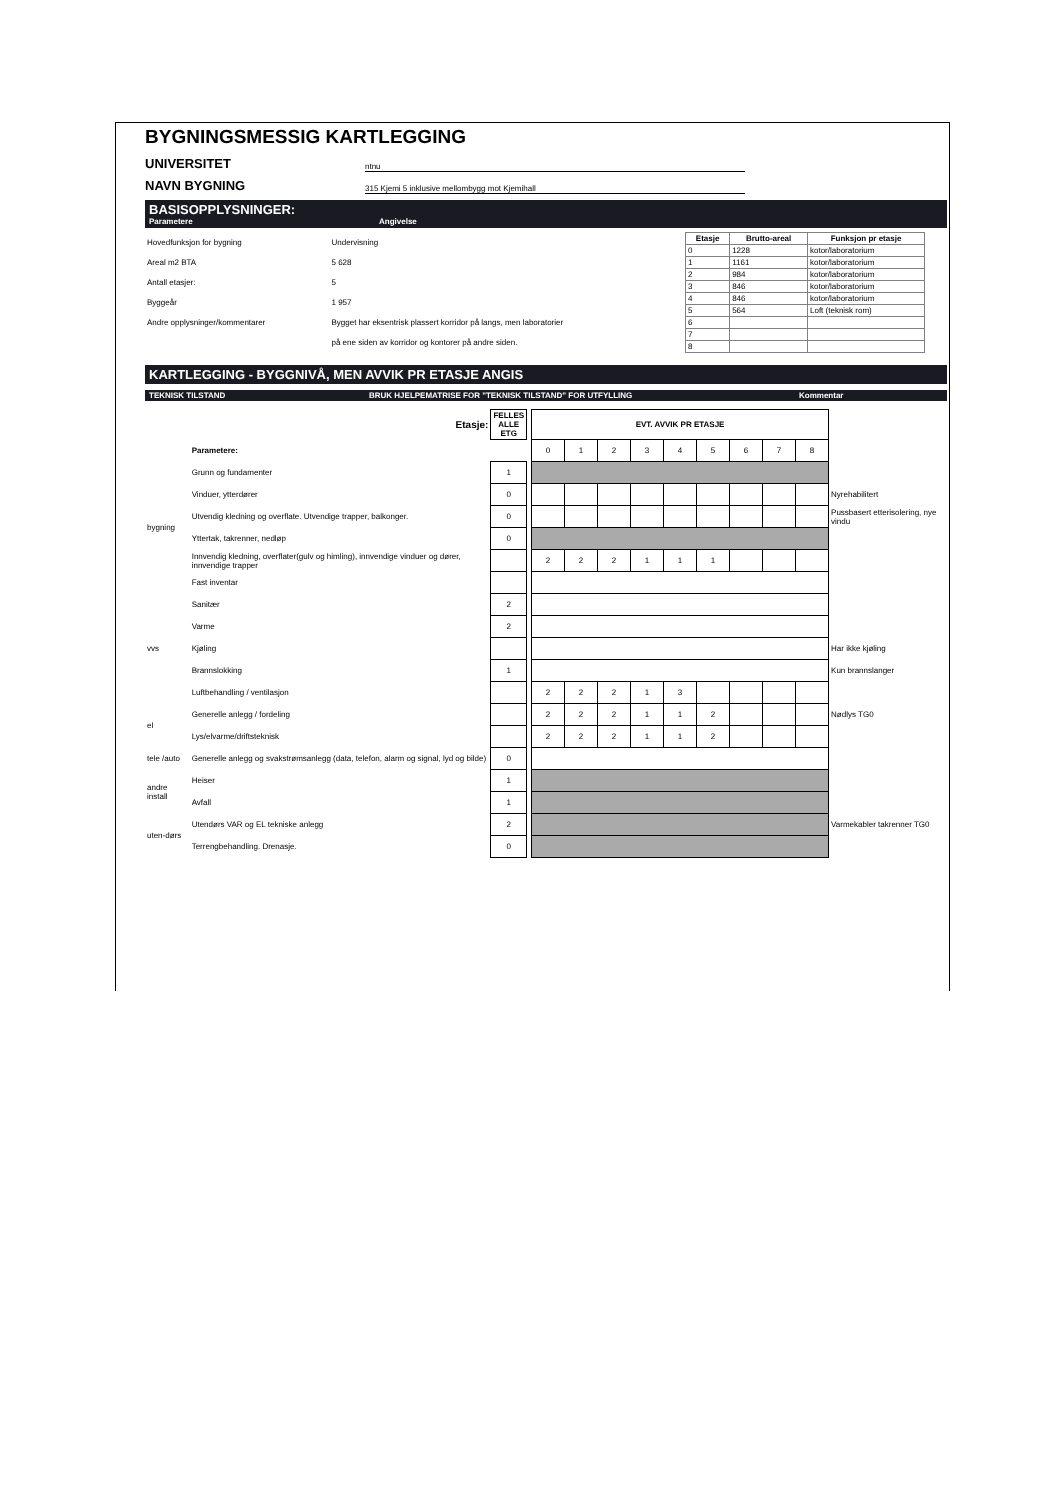BYGNINGSMESSIG KARTLEGGING
UNIVERSITET ntnu
NAVN BYGNING 315 Kjemi 5 inklusive mellombygg mot Kjemihall
BASISOPPLYSNINGER:
Parametere Angivelse
| Hovedfunksjon for bygning | Undervisning |
| Areal m2 BTA | 5 628 |
| Antall etasjer: | 5 |
| Byggeår | 1 957 |
| Andre opplysninger/kommentarer | Bygget har eksentrisk plassert korridor på langs, men laboratorier |
| | på ene siden av korridor og kontorer på andre siden. |
| Etasje | Brutto-areal | Funksjon pr etasje |
| --- | --- | --- |
| 0 | 1228 | kotor/laboratorium |
| 1 | 1161 | kotor/laboratorium |
| 2 | 984 | kotor/laboratorium |
| 3 | 846 | kotor/laboratorium |
| 4 | 846 | kotor/laboratorium |
| 5 | 564 | Loft (teknisk rom) |
| 6 | | |
| 7 | | |
| 8 | | |
KARTLEGGING - BYGGNIVÅ, MEN AVVIK PR ETASJE ANGIS
TEKNISK TILSTAND BRUK HJELPEMATRISE FOR "TEKNISK TILSTAND" FOR UTFYLLING Kommentar
| | Etasje: | FELLES ALLE ETG | | EVT. AVVIK PR ETASJE | | | | | | | | | |
| | Parametere: | | | 0 | 1 | 2 | 3 | 4 | 5 | 6 | 7 | 8 | |
| bygning | Grunn og fundamenter | 1 | | | | | | | | | | | |
| | Vinduer, ytterdører | 0 | | | | | | | | | | | Nyrehabilitert |
| | Utvendig kledning og overflate. Utvendige trapper, balkonger. | 0 | | | | | | | | | | | Pussbasert etterisolering, nye vindu |
| | Yttertak, takrenner, nedløp | 0 | | | | | | | | | | | |
| | Innvendig kledning, overflater(gulv og himling), innvendige vinduer og dører, innvendige trapper | | | 2 | 2 | 2 | 1 | 1 | 1 | | | | |
| | Fast inventar | | | | | | | | | | | | |
| vvs | Sanitær | 2 | | | | | | | | | | | |
| | Varme | 2 | | | | | | | | | | | |
| | Kjøling | | | | | | | | | | | | Har ikke kjøling |
| | Brannslokking | 1 | | | | | | | | | | | Kun brannslanger |
| | Luftbehandling / ventilasjon | | | 2 | 2 | 2 | 1 | 3 | | | | | |
| el | Generelle anlegg / fordeling | | | 2 | 2 | 2 | 1 | 1 | 2 | | | | Nødlys TG0 |
| | Lys/elvarme/driftsteknisk | | | 2 | 2 | 2 | 1 | 1 | 2 | | | | |
| tele /auto | Generelle anlegg og svakstrømsanlegg (data, telefon, alarm og signal, lyd og bilde) | 0 | | | | | | | | | | | |
| andre install | Heiser | 1 | | | | | | | | | | | |
| | Avfall | 1 | | | | | | | | | | | |
| uten-dørs | Utendørs VAR og EL tekniske anlegg | 2 | | | | | | | | | | | Varmekabler takrenner TG0 |
| | Terrengbehandling. Drenasje. | 0 | | | | | | | | | | | |